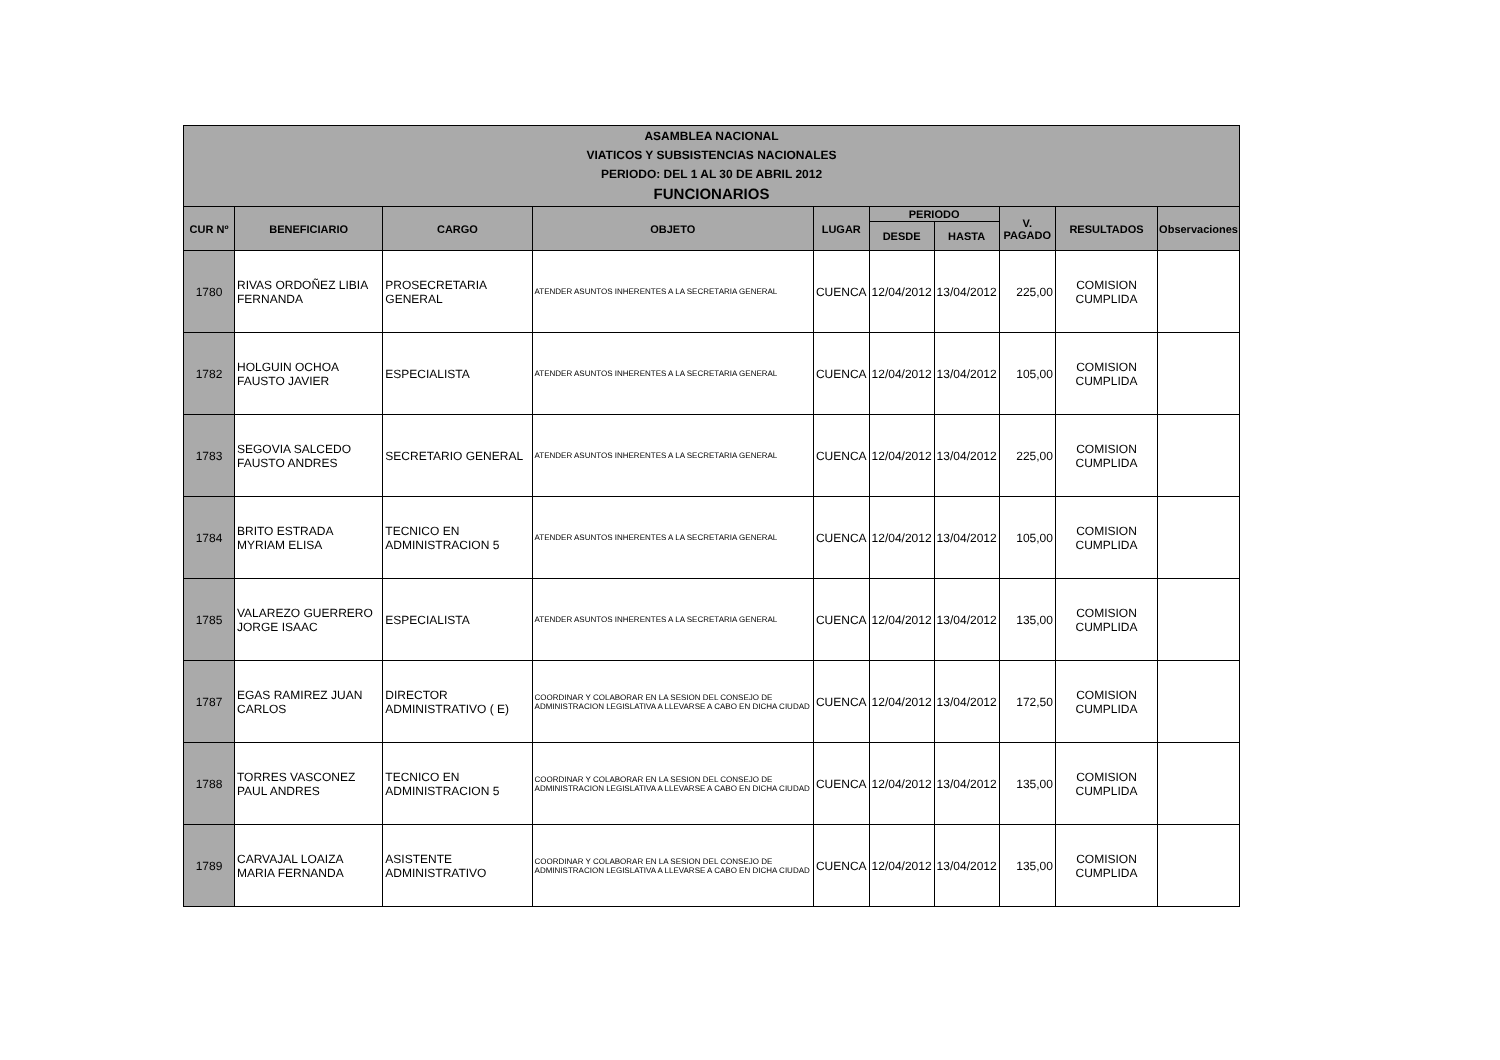| ASAMBLEA NACIONAL VIATICOS Y SUBSISTENCIAS NACIONALES PERIODO: DEL 1 AL 30 DE ABRIL 2012 FUNCIONARIOS | | | | | | | | | |
| --- | --- | --- | --- | --- | --- | --- | --- | --- | --- |
| CUR Nº | BENEFICIARIO | CARGO | OBJETO | LUGAR | PERIODO | | V. PAGADO | RESULTADOS | Observaciones |
| | | | | | DESDE | HASTA | | | |
| 1780 | RIVAS ORDOÑEZ LIBIA FERNANDA | PROSECRETARIA GENERAL | ATENDER ASUNTOS INHERENTES A LA SECRETARIA GENERAL | CUENCA | 12/04/2012 | 13/04/2012 | 225,00 | COMISION CUMPLIDA | |
| 1782 | HOLGUIN OCHOA FAUSTO JAVIER | ESPECIALISTA | ATENDER ASUNTOS INHERENTES A LA SECRETARIA GENERAL | CUENCA | 12/04/2012 | 13/04/2012 | 105,00 | COMISION CUMPLIDA | |
| 1783 | SEGOVIA SALCEDO FAUSTO ANDRES | SECRETARIO GENERAL | ATENDER ASUNTOS INHERENTES A LA SECRETARIA GENERAL | CUENCA | 12/04/2012 | 13/04/2012 | 225,00 | COMISION CUMPLIDA | |
| 1784 | BRITO ESTRADA MYRIAM ELISA | TECNICO EN ADMINISTRACION 5 | ATENDER ASUNTOS INHERENTES A LA SECRETARIA GENERAL | CUENCA | 12/04/2012 | 13/04/2012 | 105,00 | COMISION CUMPLIDA | |
| 1785 | VALAREZO GUERRERO JORGE ISAAC | ESPECIALISTA | ATENDER ASUNTOS INHERENTES A LA SECRETARIA GENERAL | CUENCA | 12/04/2012 | 13/04/2012 | 135,00 | COMISION CUMPLIDA | |
| 1787 | EGAS RAMIREZ JUAN CARLOS | DIRECTOR ADMINISTRATIVO ( E) | COORDINAR Y COLABORAR EN LA SESION DEL CONSEJO DE ADMINISTRACION LEGISLATIVA A LLEVARSE A CABO EN DICHA CIUDAD | CUENCA | 12/04/2012 | 13/04/2012 | 172,50 | COMISION CUMPLIDA | |
| 1788 | TORRES VASCONEZ PAUL ANDRES | TECNICO EN ADMINISTRACION 5 | COORDINAR Y COLABORAR EN LA SESION DEL CONSEJO DE ADMINISTRACION LEGISLATIVA A LLEVARSE A CABO EN DICHA CIUDAD | CUENCA | 12/04/2012 | 13/04/2012 | 135,00 | COMISION CUMPLIDA | |
| 1789 | CARVAJAL LOAIZA MARIA FERNANDA | ASISTENTE ADMINISTRATIVO | COORDINAR Y COLABORAR EN LA SESION DEL CONSEJO DE ADMINISTRACION LEGISLATIVA A LLEVARSE A CABO EN DICHA CIUDAD | CUENCA | 12/04/2012 | 13/04/2012 | 135,00 | COMISION CUMPLIDA | |